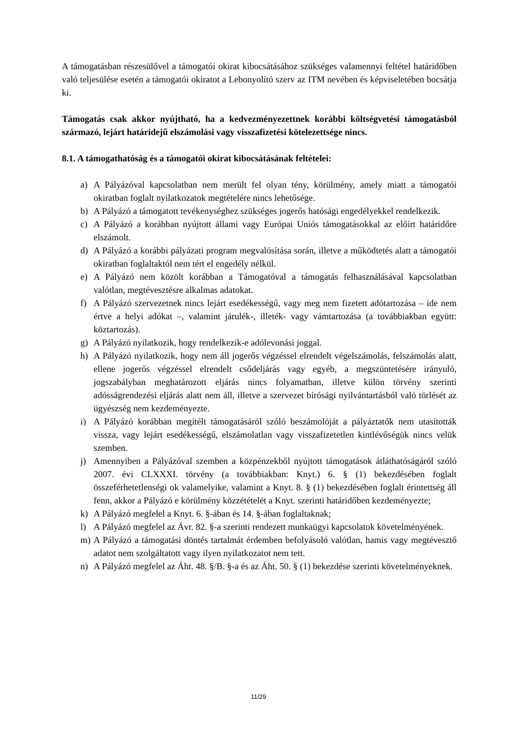A támogatásban részesülővel a támogatói okirat kibocsátásához szükséges valamennyi feltétel határidőben való teljesülése esetén a támogatói okiratot a Lebonyolító szerv az ITM nevében és képviseletében bocsátja ki.
Támogatás csak akkor nyújtható, ha a kedvezményezettnek korábbi költségvetési támogatásból származó, lejárt határidejű elszámolási vagy visszafizetési kötelezettsége nincs.
8.1. A támogathatóság és a támogatói okirat kibocsátásának feltételei:
a) A Pályázóval kapcsolatban nem merült fel olyan tény, körülmény, amely miatt a támogatói okiratban foglalt nyilatkozatok megtételére nincs lehetősége.
b) A Pályázó a támogatott tevékenységhez szükséges jogerős hatósági engedélyekkel rendelkezik.
c) A Pályázó a korábban nyújtott állami vagy Európai Uniós támogatásokkal az előírt határidőre elszámolt.
d) A Pályázó a korábbi pályázati program megvalósítása során, illetve a működtetés alatt a támogatói okiratban foglaltaktól nem tért el engedély nélkül.
e) A Pályázó nem közölt korábban a Támogatóval a támogatás felhasználásával kapcsolatban valótlan, megtévesztésre alkalmas adatokat.
f) A Pályázó szervezetnek nincs lejárt esedékességű, vagy meg nem fizetett adótartozása – ide nem értve a helyi adókat –, valamint járulék-, illeték- vagy vámtartozása (a továbbiakban együtt: köztartozás).
g) A Pályázó nyilatkozik, hogy rendelkezik-e adólevonási joggal.
h) A Pályázó nyilatkozik, hogy nem áll jogerős végzéssel elrendelt végelszámolás, felszámolás alatt, ellene jogerős végzéssel elrendelt csődeljárás vagy egyéb, a megszüntetésére irányuló, jogszabályban meghatározott eljárás nincs folyamatban, illetve külön törvény szerinti adósságrendezési eljárás alatt nem áll, illetve a szervezet bírósági nyilvántartásból való törlését az ügyészség nem kezdeményezte.
i) A Pályázó korábban megítélt támogatásáról szóló beszámolóját a pályáztatók nem utasították vissza, vagy lejárt esedékességű, elszámolatlan vagy visszafizetetlen kintlévőségük nincs velük szemben.
j) Amennyiben a Pályázóval szemben a közpénzekből nyújtott támogatások átláthatóságáról szóló 2007. évi CLXXXI. törvény (a továbbiakban: Knyt.) 6. § (1) bekezdésében foglalt összeférhetetlenségi ok valamelyike, valamint a Knyt. 8. § (1) bekezdésében foglalt érintettség áll fenn, akkor a Pályázó e körülmény közzétételét a Knyt. szerinti határidőben kezdeményezte;
k) A Pályázó megfelel a Knyt. 6. §-ában és 14. §-ában foglaltaknak;
l) A Pályázó megfelel az Ávr. 82. §-a szerinti rendezett munkaügyi kapcsolatok követelményének.
m) A Pályázó a támogatási döntés tartalmát érdemben befolyásoló valótlan, hamis vagy megtévesztő adatot nem szolgáltatott vagy ilyen nyilatkozatot nem tett.
n) A Pályázó megfelel az Áht. 48. §/B. §-a és az Áht. 50. § (1) bekezdése szerinti követelményeknek.
11/29